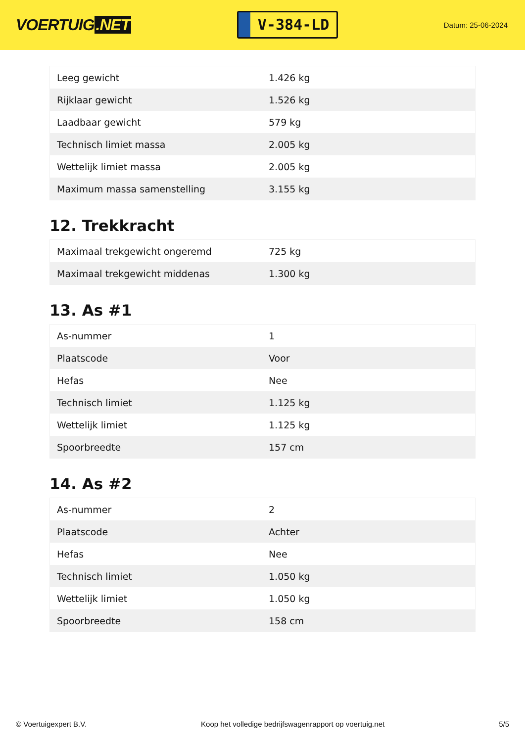VOERTUIG.NET
V-384-LD
Datum: 25-06-2024
| Leeg gewicht | 1.426 kg |
| Rijklaar gewicht | 1.526 kg |
| Laadbaar gewicht | 579 kg |
| Technisch limiet massa | 2.005 kg |
| Wettelijk limiet massa | 2.005 kg |
| Maximum massa samenstelling | 3.155 kg |
12. Trekkracht
| Maximaal trekgewicht ongeremd | 725 kg |
| Maximaal trekgewicht middenas | 1.300 kg |
13. As #1
| As-nummer | 1 |
| Plaatscode | Voor |
| Hefas | Nee |
| Technisch limiet | 1.125 kg |
| Wettelijk limiet | 1.125 kg |
| Spoorbreedte | 157 cm |
14. As #2
| As-nummer | 2 |
| Plaatscode | Achter |
| Hefas | Nee |
| Technisch limiet | 1.050 kg |
| Wettelijk limiet | 1.050 kg |
| Spoorbreedte | 158 cm |
© Voertuigexpert B.V. Koop het volledige bedrijfswagenrapport op voertuig.net 5/5